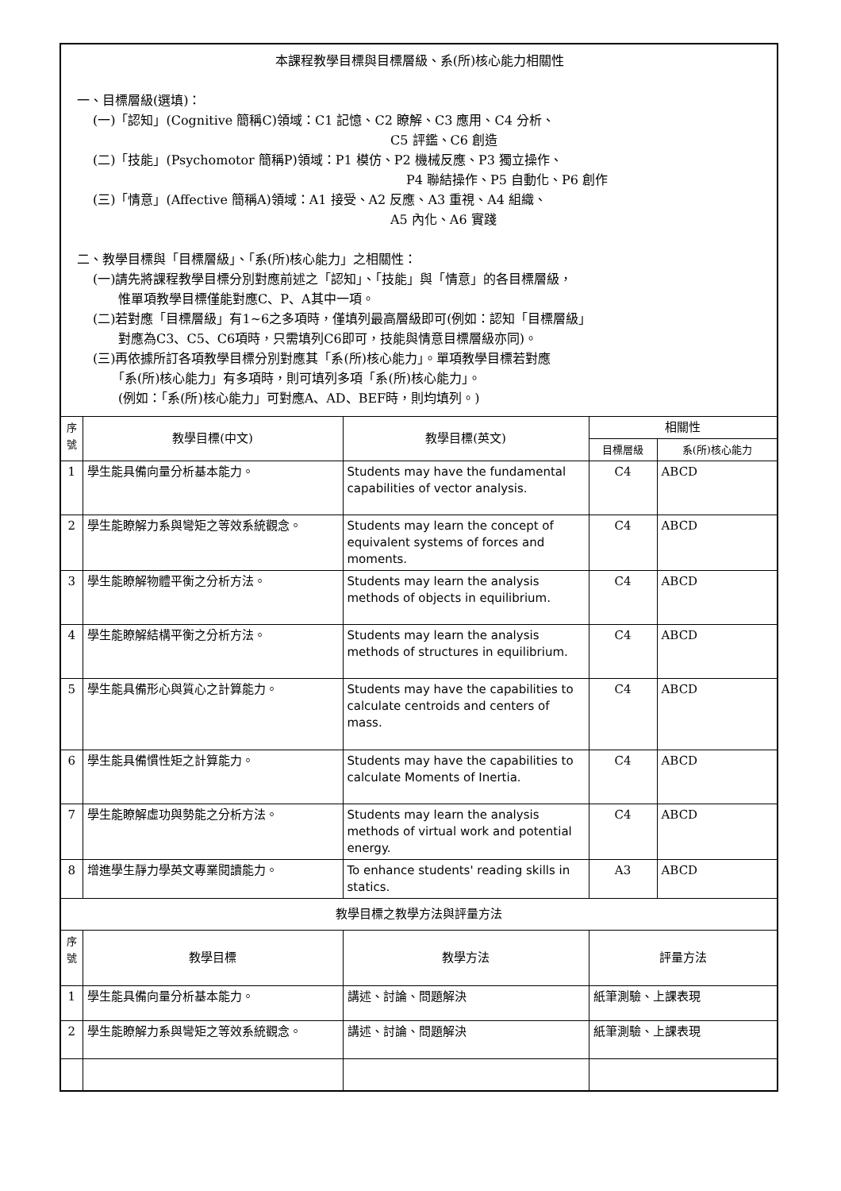| 本課程教學目標與目標層級、系(所)核心能力相關性 一、目標層級(選填)： (一)「認知」(Cognitive 簡稱C)領域：C1 記憶、C2 瞭解、C3 應用、C4 分析、 C5 評鑑、C6 創造 (二)「技能」(Psychomotor 簡稱P)領域：P1 模仿、P2 機械反應、P3 獨立操作、 P4 聯結操作、P5 自動化、P6 創作 (三)「情意」(Affective 簡稱A)領域：A1 接受、A2 反應、A3 重視、A4 組織、 A5 內化、A6 實踐 二、教學目標與「目標層級」、「系(所)核心能力」之相關性： (一)請先將課程教學目標分別對應前述之「認知」、「技能」與「情意」的各目標層級， 惟單項教學目標僅能對應C、P、A其中一項。 (二)若對應「目標層級」有1~6之多項時，僅填列最高層級即可(例如：認知「目標層級」 對應為C3、C5、C6項時，只需填列C6即可，技能與情意目標層級亦同)。 (三)再依據所訂各項教學目標分別對應其「系(所)核心能力」。單項教學目標若對應 「系(所)核心能力」有多項時，則可填列多項「系(所)核心能力」。 (例如：「系(所)核心能力」可對應A、AD、BEF時，則均填列。) | | | | |
| 序號 | 教學目標(中文) | 教學目標(英文) | 相關性 | |
| | | | 目標層級 | 系(所)核心能力 |
| 1 | 學生能具備向量分析基本能力。 | Students may have the fundamental capabilities of vector analysis. | C4 | ABCD |
| 2 | 學生能瞭解力系與彎矩之等效系統觀念。 | Students may learn the concept of equivalent systems of forces and moments. | C4 | ABCD |
| 3 | 學生能瞭解物體平衡之分析方法。 | Students may learn the analysis methods of objects in equilibrium. | C4 | ABCD |
| 4 | 學生能瞭解結構平衡之分析方法。 | Students may learn the analysis methods of structures in equilibrium. | C4 | ABCD |
| 5 | 學生能具備形心與質心之計算能力。 | Students may have the capabilities to calculate centroids and centers of mass. | C4 | ABCD |
| 6 | 學生能具備慣性矩之計算能力。 | Students may have the capabilities to calculate Moments of Inertia. | C4 | ABCD |
| 7 | 學生能瞭解虛功與勢能之分析方法。 | Students may learn the analysis methods of virtual work and potential energy. | C4 | ABCD |
| 8 | 增進學生靜力學英文專業閱讀能力。 | To enhance students' reading skills in statics. | A3 | ABCD |
| 教學目標之教學方法與評量方法 | | | | |
| 序號 | 教學目標 | 教學方法 | 評量方法 | |
| 1 | 學生能具備向量分析基本能力。 | 講述、討論、問題解決 | 紙筆測驗、上課表現 | |
| 2 | 學生能瞭解力系與彎矩之等效系統觀念。 | 講述、討論、問題解決 | 紙筆測驗、上課表現 | |